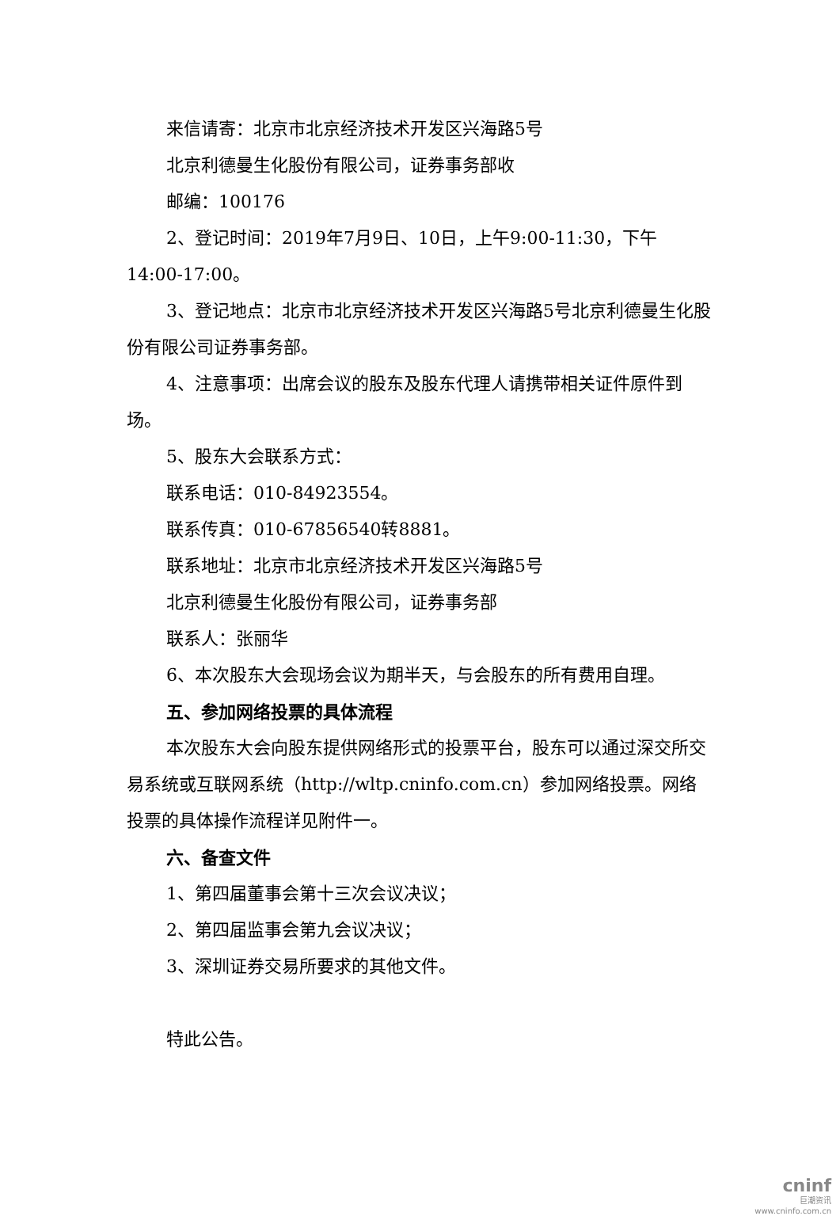来信请寄：北京市北京经济技术开发区兴海路5号
北京利德曼生化股份有限公司，证券事务部收
邮编：100176
2、登记时间：2019年7月9日、10日，上午9:00-11:30，下午14:00-17:00。
3、登记地点：北京市北京经济技术开发区兴海路5号北京利德曼生化股份有限公司证券事务部。
4、注意事项：出席会议的股东及股东代理人请携带相关证件原件到场。
5、股东大会联系方式：
联系电话：010-84923554。
联系传真：010-67856540转8881。
联系地址：北京市北京经济技术开发区兴海路5号
北京利德曼生化股份有限公司，证券事务部
联系人：张丽华
6、本次股东大会现场会议为期半天，与会股东的所有费用自理。
五、参加网络投票的具体流程
本次股东大会向股东提供网络形式的投票平台，股东可以通过深交所交易系统或互联网系统（http://wltp.cninfo.com.cn）参加网络投票。网络投票的具体操作流程详见附件一。
六、备查文件
1、第四届董事会第十三次会议决议；
2、第四届监事会第九会议决议；
3、深圳证券交易所要求的其他文件。
特此公告。
cninf
巨潮资讯
www.cninfo.com.cn